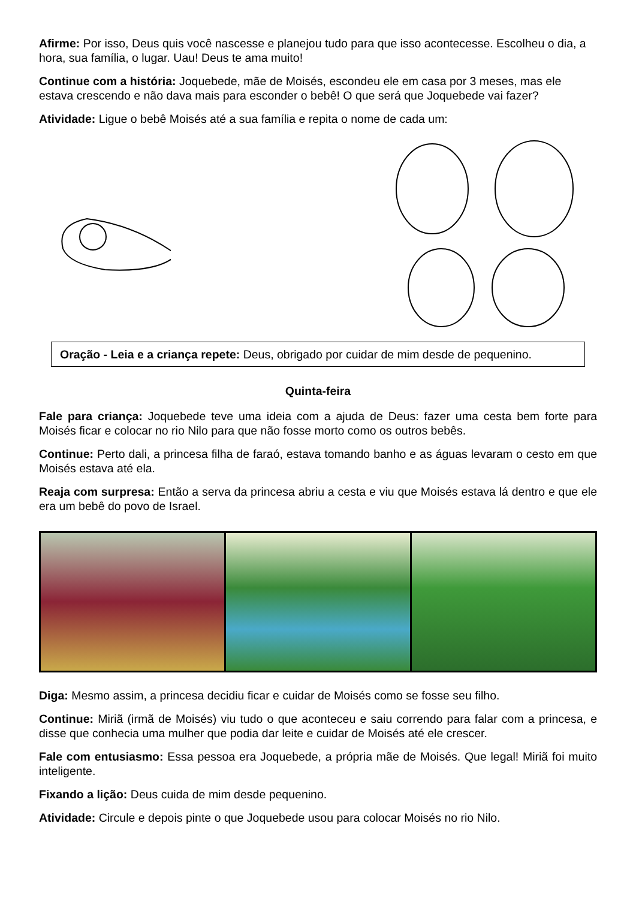Afirme: Por isso, Deus quis você nascesse e planejou tudo para que isso acontecesse. Escolheu o dia, a hora, sua família, o lugar. Uau! Deus te ama muito!
Continue com a história: Joquebede, mãe de Moisés, escondeu ele em casa por 3 meses, mas ele estava crescendo e não dava mais para esconder o bebê! O que será que Joquebede vai fazer?
Atividade: Ligue o bebê Moisés até a sua família e repita o nome de cada um:
Oração - Leia e a criança repete: Deus, obrigado por cuidar de mim desde de pequenino.
Quinta-feira
Fale para criança: Joquebede teve uma ideia com a ajuda de Deus: fazer uma cesta bem forte para Moisés ficar e colocar no rio Nilo para que não fosse morto como os outros bebês.
Continue: Perto dali, a princesa filha de faraó, estava tomando banho e as águas levaram o cesto em que Moisés estava até ela.
Reaja com surpresa: Então a serva da princesa abriu a cesta e viu que Moisés estava lá dentro e que ele era um bebê do povo de Israel.
Diga: Mesmo assim, a princesa decidiu ficar e cuidar de Moisés como se fosse seu filho.
Continue: Miriã (irmã de Moisés) viu tudo o que aconteceu e saiu correndo para falar com a princesa, e disse que conhecia uma mulher que podia dar leite e cuidar de Moisés até ele crescer.
Fale com entusiasmo: Essa pessoa era Joquebede, a própria mãe de Moisés. Que legal! Miriã foi muito inteligente.
Fixando a lição: Deus cuida de mim desde pequenino.
Atividade: Circule e depois pinte o que Joquebede usou para colocar Moisés no rio Nilo.